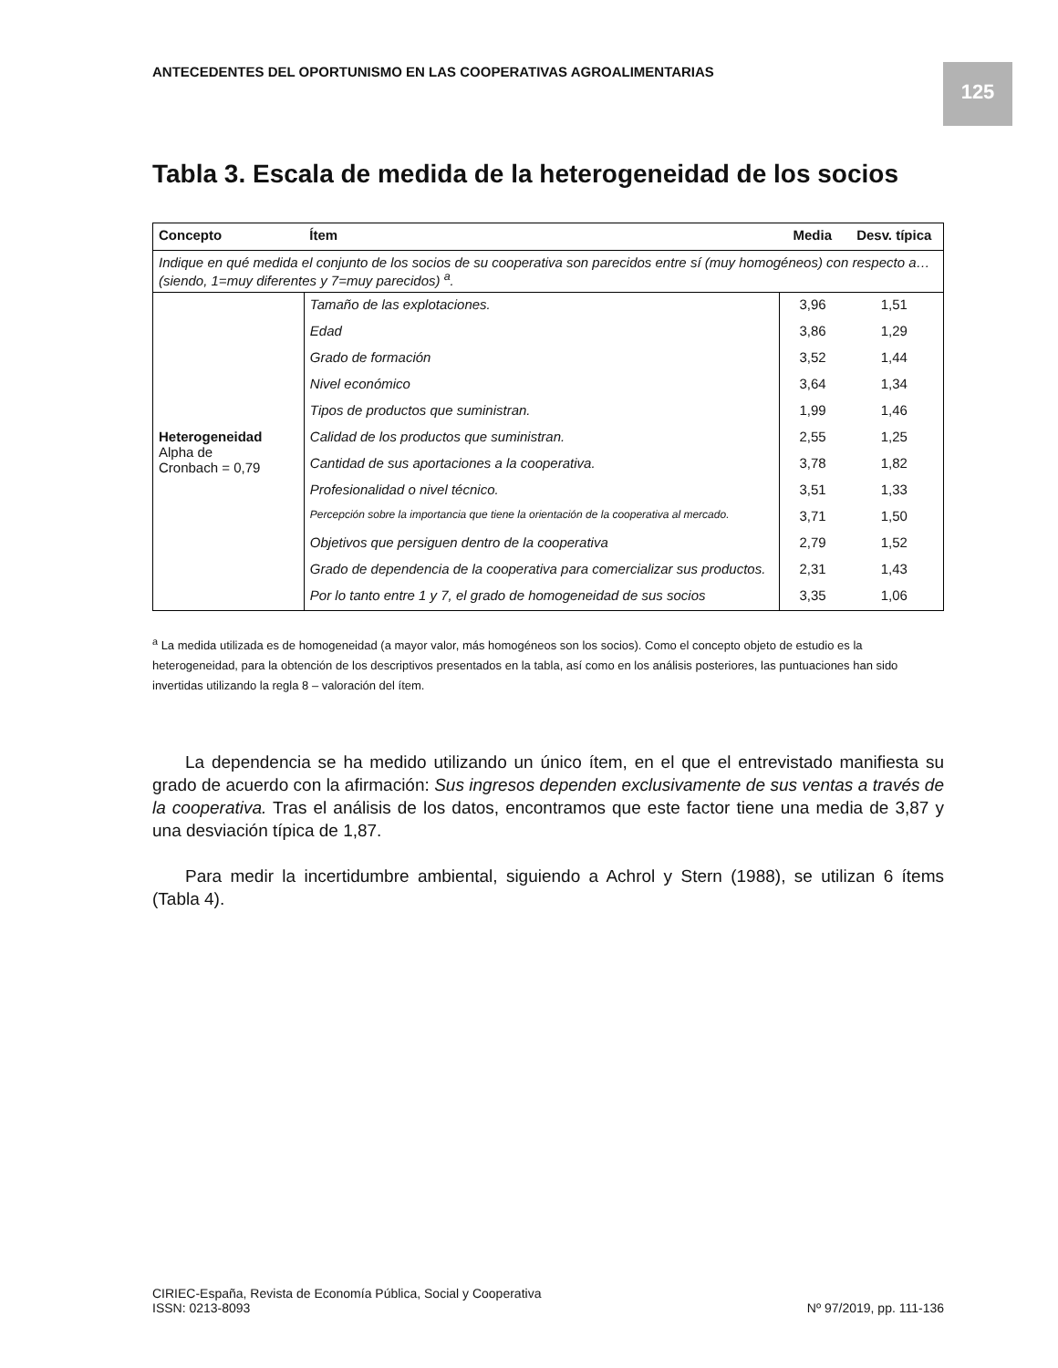ANTECEDENTES DEL OPORTUNISMO EN LAS COOPERATIVAS AGROALIMENTARIAS
125
Tabla 3. Escala de medida de la heterogeneidad de los socios
| Concepto | Ítem | Media | Desv. típica |
| --- | --- | --- | --- |
| Indique en qué medida el conjunto de los socios de su cooperativa son parecidos entre sí (muy homogéneos) con respecto a… (siendo, 1=muy diferentes y 7=muy parecidos) <sup>a</sup>. | | | |
| Heterogeneidad Alpha de Cronbach = 0,79 | Tamaño de las explotaciones. | 3,96 | 1,51 |
| | Edad | 3,86 | 1,29 |
| | Grado de formación | 3,52 | 1,44 |
| | Nivel económico | 3,64 | 1,34 |
| | Tipos de productos que suministran. | 1,99 | 1,46 |
| | Calidad de los productos que suministran. | 2,55 | 1,25 |
| | Cantidad de sus aportaciones a la cooperativa. | 3,78 | 1,82 |
| | Profesionalidad o nivel técnico. | 3,51 | 1,33 |
| | Percepción sobre la importancia que tiene la orientación de la cooperativa al mercado. | 3,71 | 1,50 |
| | Objetivos que persiguen dentro de la cooperativa | 2,79 | 1,52 |
| | Grado de dependencia de la cooperativa para comercializar sus productos. | 2,31 | 1,43 |
| | Por lo tanto entre 1 y 7, el grado de homogeneidad de sus socios | 3,35 | 1,06 |
<sup>a</sup> La medida utilizada es de homogeneidad (a mayor valor, más homogéneos son los socios). Como el concepto objeto de estudio es la heterogeneidad, para la obtención de los descriptivos presentados en la tabla, así como en los análisis posteriores, las puntuaciones han sido invertidas utilizando la regla 8 – valoración del ítem.
La dependencia se ha medido utilizando un único ítem, en el que el entrevistado manifiesta su grado de acuerdo con la afirmación: Sus ingresos dependen exclusivamente de sus ventas a través de la cooperativa. Tras el análisis de los datos, encontramos que este factor tiene una media de 3,87 y una desviación típica de 1,87.
Para medir la incertidumbre ambiental, siguiendo a Achrol y Stern (1988), se utilizan 6 ítems (Tabla 4).
CIRIEC-España, Revista de Economía Pública, Social y Cooperativa
ISSN: 0213-8093
Nº 97/2019, pp. 111-136